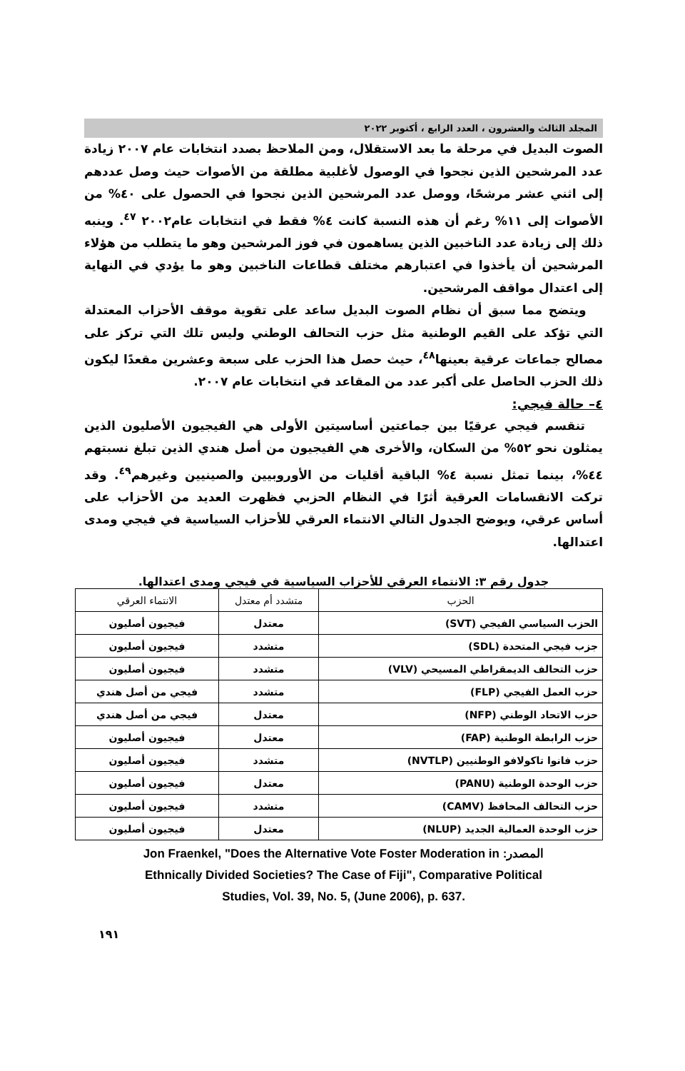المجلد الثالث والعشرون ، العدد الرابع ، أكتوبر ٢٠٢٢
الصوت البديل في مرحلة ما بعد الاستقلال، ومن الملاحظ بصدد انتخابات عام ٢٠٠٧ زيادة عدد المرشحين الذين نجحوا في الوصول لأغلبية مطلقة من الأصوات حيث وصل عددهم إلى اثني عشر مرشحًا، ووصل عدد المرشحين الذين نجحوا في الحصول على ٤٠% من الأصوات إلى ١١% رغم أن هذه النسبة كانت ٤% فقط في انتخابات عام٢٠٠٢ <sup>٤٧</sup>. وينبه ذلك إلى زيادة عدد الناخبين الذين يساهمون في فوز المرشحين وهو ما يتطلب من هؤلاء المرشحين أن يأخذوا في اعتبارهم مختلف قطاعات الناخبين وهو ما يؤدي في النهاية إلى اعتدال مواقف المرشحين.
ويتضح مما سبق أن نظام الصوت البديل ساعد على تقوية موقف الأحزاب المعتدلة التي تؤكد على القيم الوطنية مثل حزب التحالف الوطني وليس تلك التي تركز على مصالح جماعات عرقية بعينها<sup>٤٨</sup>، حيث حصل هذا الحزب على سبعة وعشرين مقعدًا ليكون ذلك الحزب الحاصل على أكبر عدد من المقاعد في انتخابات عام ٢٠٠٧.
٤– حالة فيجي:
تنقسم فيجي عرقيًا بين جماعتين أساسيتين الأولى هي الفيجيون الأصليون الذين يمثلون نحو ٥٢% من السكان، والأخرى هي الفيجيون من أصل هندي الذين تبلغ نسبتهم ٤٤%، بينما تمثل نسبة ٤% الباقية أقليات من الأوروبيين والصينيين وغيرهم<sup>٤٩</sup>. وقد تركت الانقسامات العرقية أثرًا في النظام الحزبي فظهرت العديد من الأحزاب على أساس عرقي، ويوضح الجدول التالي الانتماء العرقي للأحزاب السياسية في فيجي ومدى اعتدالها.
جدول رقم ٣: الانتماء العرقي للأحزاب السياسية في فيجي ومدى اعتدالها.
| الحزب | متشدد أم معتدل | الانتماء العرقي |
| --- | --- | --- |
| الحزب السياسي الفيجي (SVT) | معتدل | فيجيون أصليون |
| جزب فيجي المتحدة (SDL) | متشدد | فيجيون أصليون |
| حزب التحالف الديمقراطي المسيحي (VLV) | متشدد | فيجيون أصليون |
| حزب العمل الفيجي (FLP) | متشدد | فيجي من أصل هندي |
| حزب الاتحاد الوطني (NFP) | معتدل | فيجي من أصل هندي |
| حزب الرابطة الوطنية (FAP) | معتدل | فيجيون أصليون |
| حزب فانوا تاكولافو الوطنيين (NVTLP) | متشدد | فيجيون أصليون |
| حزب الوحدة الوطنية (PANU) | معتدل | فيجيون أصليون |
| حزب التحالف المحافظ (CAMV) | متشدد | فيجيون أصليون |
| حزب الوحدة العمالية الجديد (NLUP) | معتدل | فيجيون أصليون |
Jon Fraenkel, "Does the Alternative Vote Foster Moderation in المصدر:
Ethnically Divided Societies? The Case of Fiji", Comparative Political
Studies, Vol. 39, No. 5, (June 2006), p. 637.
١٩١